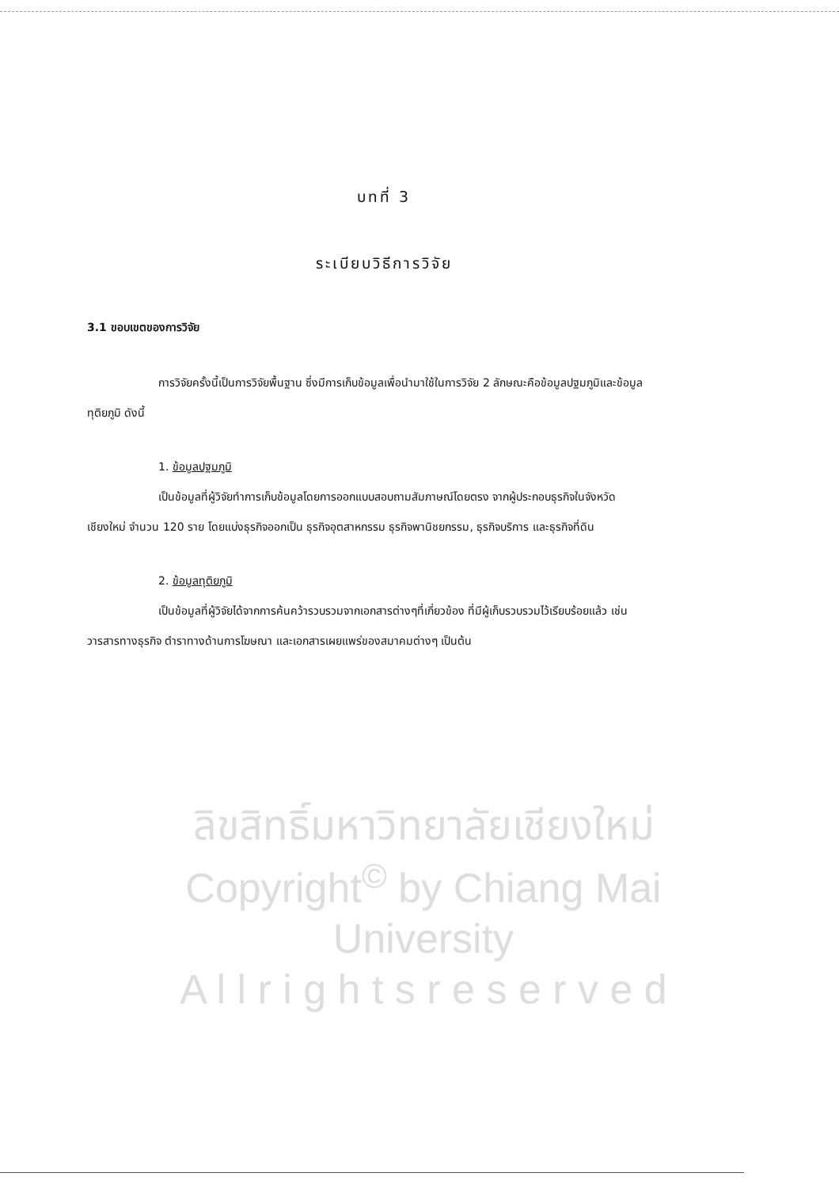บทที่ 3
ระเบียบวิธีการวิจัย
3.1 ขอบเขตของการวิจัย
การวิจัยครั้งนี้เป็นการวิจัยพื้นฐาน ซึ่งมีการเก็บข้อมูลเพื่อนำมาใช้ในการวิจัย 2 ลักษณะคือข้อมูลปฐมภูมิและข้อมูลทุติยภูมิ ดังนี้
1. ข้อมูลปฐมภูมิ
เป็นข้อมูลที่ผู้วิจัยทำการเก็บข้อมูลโดยการออกแบบสอบถามสัมภาษณ์โดยตรง จากผู้ประกอบธุรกิจในจังหวัดเชียงใหม่ จำนวน 120 ราย โดยแบ่งธุรกิจออกเป็น ธุรกิจอุตสาหกรรม ธุรกิจพานิชยกรรม, ธุรกิจบริการ และธุรกิจที่ดิน
2. ข้อมูลทุติยภูมิ
เป็นข้อมูลที่ผู้วิจัยได้จากการค้นคว้ารวบรวมจากเอกสารต่างๆที่เกี่ยวข้อง ที่มีผู้เก็บรวบรวมไว้เรียบร้อยแล้ว เช่น วารสารทางธุรกิจ ตำราทางด้านการโฆษณา และเอกสารเผยแพร่ของสมาคมต่างๆ เป็นต้น
ลิขสิทธิ์มหาวิทยาลัยเชียงใหม่
Copyright<sup>©</sup> by Chiang Mai University
A l l r i g h t s r e s e r v e d